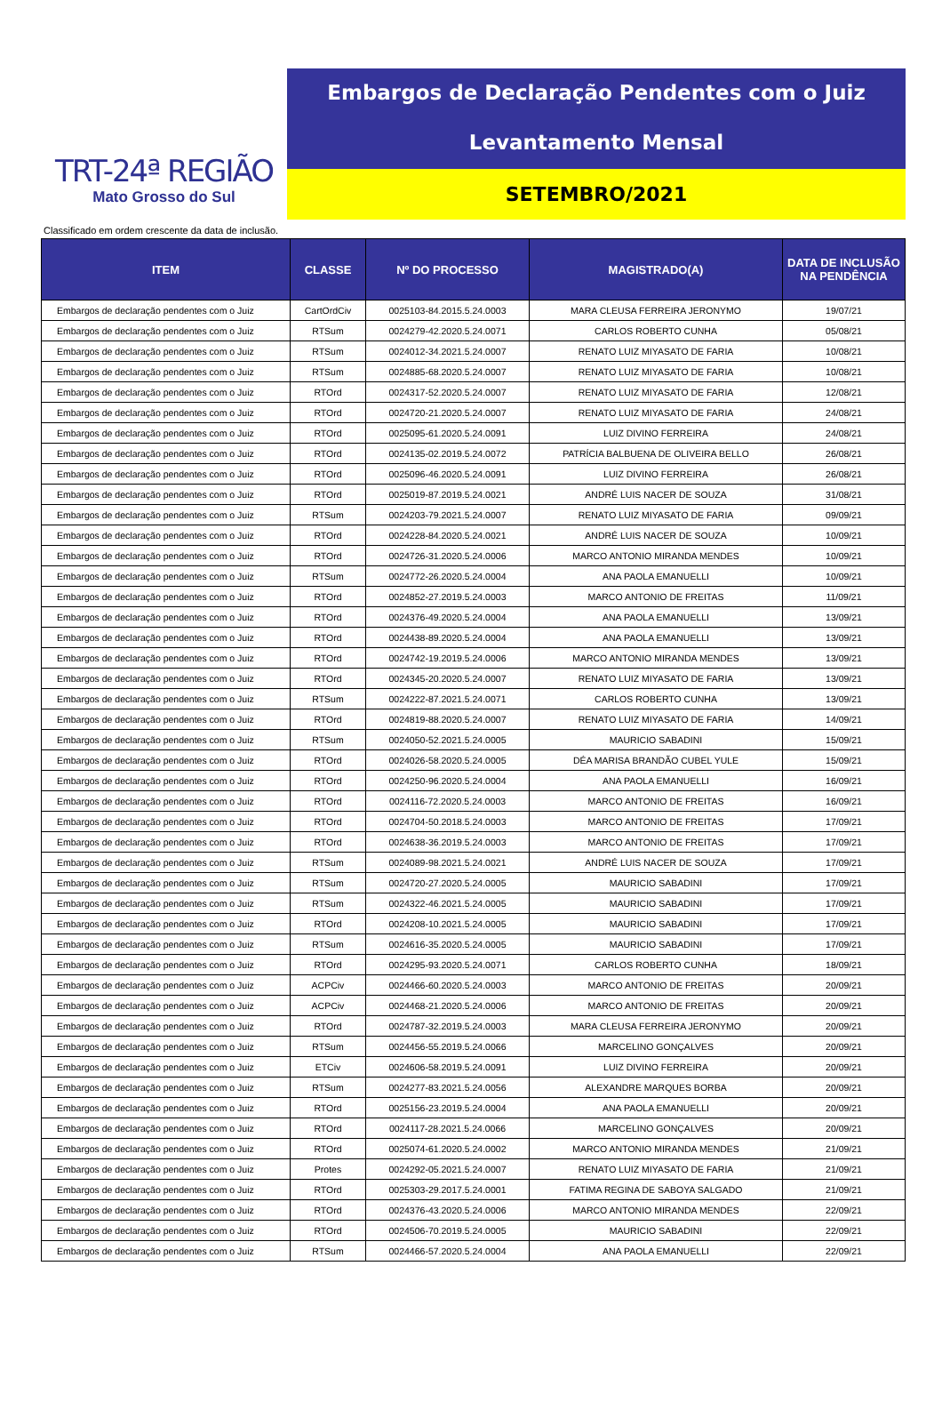TRT-24ª REGIÃO
Mato Grosso do Sul
Embargos de Declaração Pendentes com o Juiz
Levantamento Mensal
SETEMBRO/2021
Classificado em ordem crescente da data de inclusão.
| ITEM | CLASSE | Nº DO PROCESSO | MAGISTRADO(A) | DATA DE INCLUSÃO NA PENDÊNCIA |
| --- | --- | --- | --- | --- |
| Embargos de declaração pendentes com o Juiz | CartOrdCiv | 0025103-84.2015.5.24.0003 | MARA CLEUSA FERREIRA JERONYMO | 19/07/21 |
| Embargos de declaração pendentes com o Juiz | RTSum | 0024279-42.2020.5.24.0071 | CARLOS ROBERTO CUNHA | 05/08/21 |
| Embargos de declaração pendentes com o Juiz | RTSum | 0024012-34.2021.5.24.0007 | RENATO LUIZ MIYASATO DE FARIA | 10/08/21 |
| Embargos de declaração pendentes com o Juiz | RTSum | 0024885-68.2020.5.24.0007 | RENATO LUIZ MIYASATO DE FARIA | 10/08/21 |
| Embargos de declaração pendentes com o Juiz | RTOrd | 0024317-52.2020.5.24.0007 | RENATO LUIZ MIYASATO DE FARIA | 12/08/21 |
| Embargos de declaração pendentes com o Juiz | RTOrd | 0024720-21.2020.5.24.0007 | RENATO LUIZ MIYASATO DE FARIA | 24/08/21 |
| Embargos de declaração pendentes com o Juiz | RTOrd | 0025095-61.2020.5.24.0091 | LUIZ DIVINO FERREIRA | 24/08/21 |
| Embargos de declaração pendentes com o Juiz | RTOrd | 0024135-02.2019.5.24.0072 | PATRÍCIA BALBUENA DE OLIVEIRA BELLO | 26/08/21 |
| Embargos de declaração pendentes com o Juiz | RTOrd | 0025096-46.2020.5.24.0091 | LUIZ DIVINO FERREIRA | 26/08/21 |
| Embargos de declaração pendentes com o Juiz | RTOrd | 0025019-87.2019.5.24.0021 | ANDRÉ LUIS NACER DE SOUZA | 31/08/21 |
| Embargos de declaração pendentes com o Juiz | RTSum | 0024203-79.2021.5.24.0007 | RENATO LUIZ MIYASATO DE FARIA | 09/09/21 |
| Embargos de declaração pendentes com o Juiz | RTOrd | 0024228-84.2020.5.24.0021 | ANDRÉ LUIS NACER DE SOUZA | 10/09/21 |
| Embargos de declaração pendentes com o Juiz | RTOrd | 0024726-31.2020.5.24.0006 | MARCO ANTONIO MIRANDA MENDES | 10/09/21 |
| Embargos de declaração pendentes com o Juiz | RTSum | 0024772-26.2020.5.24.0004 | ANA PAOLA EMANUELLI | 10/09/21 |
| Embargos de declaração pendentes com o Juiz | RTOrd | 0024852-27.2019.5.24.0003 | MARCO ANTONIO DE FREITAS | 11/09/21 |
| Embargos de declaração pendentes com o Juiz | RTOrd | 0024376-49.2020.5.24.0004 | ANA PAOLA EMANUELLI | 13/09/21 |
| Embargos de declaração pendentes com o Juiz | RTOrd | 0024438-89.2020.5.24.0004 | ANA PAOLA EMANUELLI | 13/09/21 |
| Embargos de declaração pendentes com o Juiz | RTOrd | 0024742-19.2019.5.24.0006 | MARCO ANTONIO MIRANDA MENDES | 13/09/21 |
| Embargos de declaração pendentes com o Juiz | RTOrd | 0024345-20.2020.5.24.0007 | RENATO LUIZ MIYASATO DE FARIA | 13/09/21 |
| Embargos de declaração pendentes com o Juiz | RTSum | 0024222-87.2021.5.24.0071 | CARLOS ROBERTO CUNHA | 13/09/21 |
| Embargos de declaração pendentes com o Juiz | RTOrd | 0024819-88.2020.5.24.0007 | RENATO LUIZ MIYASATO DE FARIA | 14/09/21 |
| Embargos de declaração pendentes com o Juiz | RTSum | 0024050-52.2021.5.24.0005 | MAURICIO SABADINI | 15/09/21 |
| Embargos de declaração pendentes com o Juiz | RTOrd | 0024026-58.2020.5.24.0005 | DÉA MARISA BRANDÃO CUBEL YULE | 15/09/21 |
| Embargos de declaração pendentes com o Juiz | RTOrd | 0024250-96.2020.5.24.0004 | ANA PAOLA EMANUELLI | 16/09/21 |
| Embargos de declaração pendentes com o Juiz | RTOrd | 0024116-72.2020.5.24.0003 | MARCO ANTONIO DE FREITAS | 16/09/21 |
| Embargos de declaração pendentes com o Juiz | RTOrd | 0024704-50.2018.5.24.0003 | MARCO ANTONIO DE FREITAS | 17/09/21 |
| Embargos de declaração pendentes com o Juiz | RTOrd | 0024638-36.2019.5.24.0003 | MARCO ANTONIO DE FREITAS | 17/09/21 |
| Embargos de declaração pendentes com o Juiz | RTSum | 0024089-98.2021.5.24.0021 | ANDRÉ LUIS NACER DE SOUZA | 17/09/21 |
| Embargos de declaração pendentes com o Juiz | RTSum | 0024720-27.2020.5.24.0005 | MAURICIO SABADINI | 17/09/21 |
| Embargos de declaração pendentes com o Juiz | RTSum | 0024322-46.2021.5.24.0005 | MAURICIO SABADINI | 17/09/21 |
| Embargos de declaração pendentes com o Juiz | RTOrd | 0024208-10.2021.5.24.0005 | MAURICIO SABADINI | 17/09/21 |
| Embargos de declaração pendentes com o Juiz | RTSum | 0024616-35.2020.5.24.0005 | MAURICIO SABADINI | 17/09/21 |
| Embargos de declaração pendentes com o Juiz | RTOrd | 0024295-93.2020.5.24.0071 | CARLOS ROBERTO CUNHA | 18/09/21 |
| Embargos de declaração pendentes com o Juiz | ACPCiv | 0024466-60.2020.5.24.0003 | MARCO ANTONIO DE FREITAS | 20/09/21 |
| Embargos de declaração pendentes com o Juiz | ACPCiv | 0024468-21.2020.5.24.0006 | MARCO ANTONIO DE FREITAS | 20/09/21 |
| Embargos de declaração pendentes com o Juiz | RTOrd | 0024787-32.2019.5.24.0003 | MARA CLEUSA FERREIRA JERONYMO | 20/09/21 |
| Embargos de declaração pendentes com o Juiz | RTSum | 0024456-55.2019.5.24.0066 | MARCELINO GONÇALVES | 20/09/21 |
| Embargos de declaração pendentes com o Juiz | ETCiv | 0024606-58.2019.5.24.0091 | LUIZ DIVINO FERREIRA | 20/09/21 |
| Embargos de declaração pendentes com o Juiz | RTSum | 0024277-83.2021.5.24.0056 | ALEXANDRE MARQUES BORBA | 20/09/21 |
| Embargos de declaração pendentes com o Juiz | RTOrd | 0025156-23.2019.5.24.0004 | ANA PAOLA EMANUELLI | 20/09/21 |
| Embargos de declaração pendentes com o Juiz | RTOrd | 0024117-28.2021.5.24.0066 | MARCELINO GONÇALVES | 20/09/21 |
| Embargos de declaração pendentes com o Juiz | RTOrd | 0025074-61.2020.5.24.0002 | MARCO ANTONIO MIRANDA MENDES | 21/09/21 |
| Embargos de declaração pendentes com o Juiz | Protes | 0024292-05.2021.5.24.0007 | RENATO LUIZ MIYASATO DE FARIA | 21/09/21 |
| Embargos de declaração pendentes com o Juiz | RTOrd | 0025303-29.2017.5.24.0001 | FATIMA REGINA DE SABOYA SALGADO | 21/09/21 |
| Embargos de declaração pendentes com o Juiz | RTOrd | 0024376-43.2020.5.24.0006 | MARCO ANTONIO MIRANDA MENDES | 22/09/21 |
| Embargos de declaração pendentes com o Juiz | RTOrd | 0024506-70.2019.5.24.0005 | MAURICIO SABADINI | 22/09/21 |
| Embargos de declaração pendentes com o Juiz | RTSum | 0024466-57.2020.5.24.0004 | ANA PAOLA EMANUELLI | 22/09/21 |